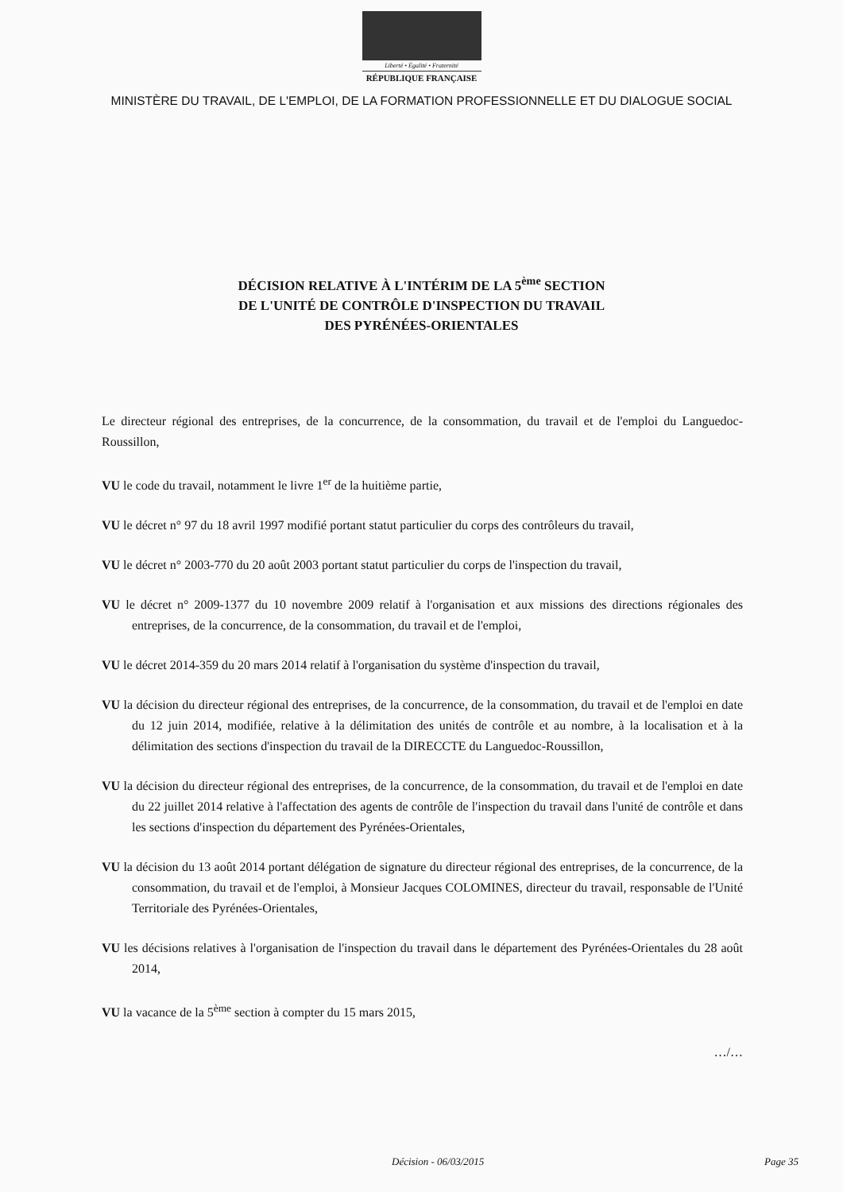Liberté • Égalité • Fraternité
RÉPUBLIQUE FRANÇAISE
MINISTÈRE DU TRAVAIL, DE L'EMPLOI, DE LA FORMATION PROFESSIONNELLE ET DU DIALOGUE SOCIAL
DÉCISION RELATIVE À L'INTÉRIM DE LA 5<sup>ème</sup> SECTION
DE L'UNITÉ DE CONTRÔLE D'INSPECTION DU TRAVAIL
DES PYRÉNÉES-ORIENTALES
Le directeur régional des entreprises, de la concurrence, de la consommation, du travail et de l'emploi du Languedoc-Roussillon,
VU le code du travail, notamment le livre 1<sup>er</sup> de la huitième partie,
VU le décret n° 97 du 18 avril 1997 modifié portant statut particulier du corps des contrôleurs du travail,
VU le décret n° 2003-770 du 20 août 2003 portant statut particulier du corps de l'inspection du travail,
VU le décret n° 2009-1377 du 10 novembre 2009 relatif à l'organisation et aux missions des directions régionales des entreprises, de la concurrence, de la consommation, du travail et de l'emploi,
VU le décret 2014-359 du 20 mars 2014 relatif à l'organisation du système d'inspection du travail,
VU la décision du directeur régional des entreprises, de la concurrence, de la consommation, du travail et de l'emploi en date du 12 juin 2014, modifiée, relative à la délimitation des unités de contrôle et au nombre, à la localisation et à la délimitation des sections d'inspection du travail de la DIRECCTE du Languedoc-Roussillon,
VU la décision du directeur régional des entreprises, de la concurrence, de la consommation, du travail et de l'emploi en date du 22 juillet 2014 relative à l'affectation des agents de contrôle de l'inspection du travail dans l'unité de contrôle et dans les sections d'inspection du département des Pyrénées-Orientales,
VU la décision du 13 août 2014 portant délégation de signature du directeur régional des entreprises, de la concurrence, de la consommation, du travail et de l'emploi, à Monsieur Jacques COLOMINES, directeur du travail, responsable de l'Unité Territoriale des Pyrénées-Orientales,
VU les décisions relatives à l'organisation de l'inspection du travail dans le département des Pyrénées-Orientales du 28 août 2014,
VU la vacance de la 5<sup>ème</sup> section à compter du 15 mars 2015,
…/…
Décision - 06/03/2015 Page 35